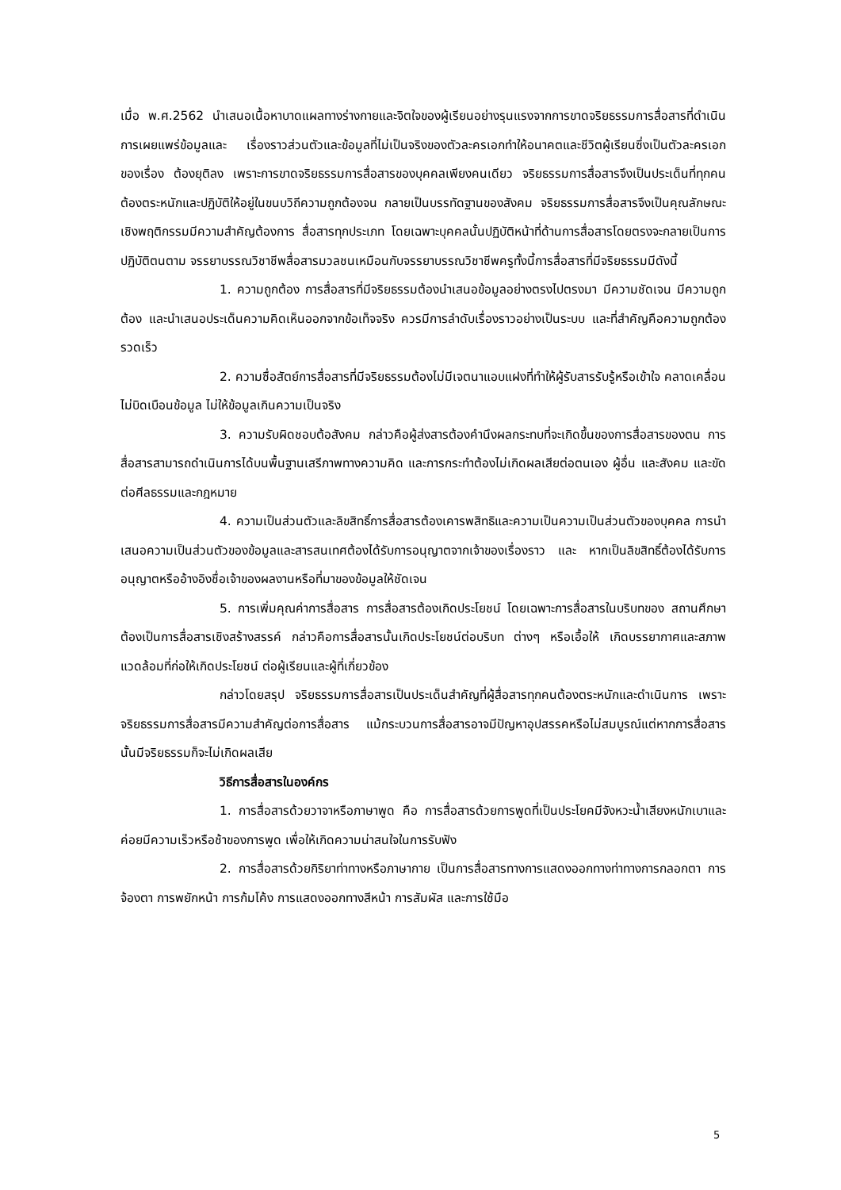เมื่อ พ.ศ.2562 นำเสนอเนื้อหาบาดแผลทางร่างกายและจิตใจของผู้เรียนอย่างรุนแรงจากการขาดจริยธรรมการสื่อสารที่ดำเนินการเผยแพร่ข้อมูลและ เรื่องราวส่วนตัวและข้อมูลที่ไม่เป็นจริงของตัวละครเอกทำให้อนาคตและชีวิตผู้เรียนซึ่งเป็นตัวละครเอกของเรื่อง ต้องยุติลง เพราะการขาดจริยธรรมการสื่อสารของบุคคลเพียงคนเดียว จริยธรรมการสื่อสารจึงเป็นประเด็นที่ทุกคนต้องตระหนักและปฏิบัติให้อยู่ในขนบวิถีความถูกต้องจน กลายเป็นบรรทัดฐานของสังคม จริยธรรมการสื่อสารจึงเป็นคุณลักษณะเชิงพฤติกรรมมีความสำคัญต้องการ สื่อสารทุกประเภท โดยเฉพาะบุคคลนั้นปฏิบัติหน้าที่ด้านการสื่อสารโดยตรงจะกลายเป็นการปฏิบัติตนตาม จรรยาบรรณวิชาชีพสื่อสารมวลชนเหมือนกับจรรยาบรรณวิชาชีพครูทั้งนี้การสื่อสารที่มีจริยธรรมมีดังนี้
1. ความถูกต้อง การสื่อสารที่มีจริยธรรมต้องนำเสนอข้อมูลอย่างตรงไปตรงมา มีความชัดเจน มีความถูกต้อง และนำเสนอประเด็นความคิดเห็นออกจากข้อเท็จจริง ควรมีการลำดับเรื่องราวอย่างเป็นระบบ และที่สำคัญคือความถูกต้องรวดเร็ว
2. ความซื่อสัตย์การสื่อสารที่มีจริยธรรมต้องไม่มีเจตนาแอบแฝงที่ทำให้ผู้รับสารรับรู้หรือเข้าใจ คลาดเคลื่อน ไม่บิดเบือนข้อมูล ไม่ให้ข้อมูลเกินความเป็นจริง
3. ความรับผิดชอบต้อสังคม กล่าวคือผู้ส่งสารต้องคำนึงผลกระทบที่จะเกิดขึ้นของการสื่อสารของตน การสื่อสารสามารถดำเนินการได้บนพื้นฐานเสรีภาพทางความคิด และการกระทำต้องไม่เกิดผลเสียต่อตนเอง ผู้อื่น และสังคม และขัดต่อศีลธรรมและกฎหมาย
4. ความเป็นส่วนตัวและลิขสิทธิ์การสื่อสารต้องเคารพสิทธิและความเป็นความเป็นส่วนตัวของบุคคล การนำเสนอความเป็นส่วนตัวของข้อมูลและสารสนเทศต้องได้รับการอนุญาตจากเจ้าของเรื่องราว และ หากเป็นลิขสิทธิ์ต้องได้รับการอนุญาตหรืออ้างอิงชื่อเจ้าของผลงานหรือที่มาของข้อมูลให้ชัดเจน
5. การเพิ่มคุณค่าการสื่อสาร การสื่อสารต้องเกิดประโยชน์ โดยเฉพาะการสื่อสารในบริบทของ สถานศึกษาต้องเป็นการสื่อสารเชิงสร้างสรรค์ กล่าวคือการสื่อสารนั้นเกิดประโยชน์ต่อบริบท ต่างๆ หรือเอื้อให้ เกิดบรรยากาศและสภาพแวดล้อมที่ก่อให้เกิดประโยชน์ ต่อผู้เรียนและผู้ที่เกี่ยวข้อง
กล่าวโดยสรุป จริยธรรมการสื่อสารเป็นประเด็นสำคัญที่ผู้สื่อสารทุกคนต้องตระหนักและดำเนินการ เพราะจริยธรรมการสื่อสารมีความสำคัญต่อการสื่อสาร แม้กระบวนการสื่อสารอาจมีปัญหาอุปสรรคหรือไม่สมบูรณ์แต่หากการสื่อสารนั้นมีจริยธรรมก็จะไม่เกิดผลเสีย
วิธีการสื่อสารในองค์กร
1. การสื่อสารด้วยวาจาหรือภาษาพูด คือ การสื่อสารด้วยการพูดที่เป็นประโยคมีจังหวะน้ำเสียงหนักเบาและค่อยมีความเร็วหรือช้าของการพูด เพื่อให้เกิดความน่าสนใจในการรับฟัง
2. การสื่อสารด้วยกิริยาท่าทางหรือภาษากาย เป็นการสื่อสารทางการแสดงออกทางท่าทางการกลอกตา การจ้องตา การพยักหน้า การก้มโค้ง การแสดงออกทางสีหน้า การสัมผัส และการใช้มือ
5